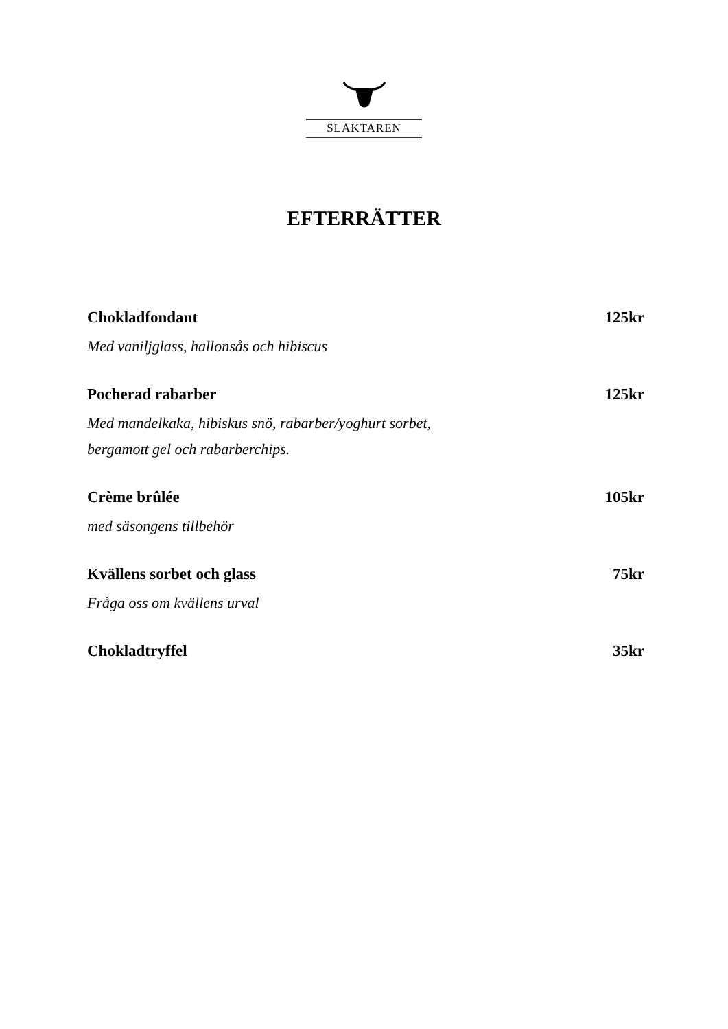SLAKTAREN
EFTERRÄTTER
Chokladfondant 125kr
Med vaniljglass, hallonsås och hibiscus
Pocherad rabarber 125kr
Med mandelkaka, hibiskus snö, rabarber/yoghurt sorbet,
bergamott gel och rabarberchips.
Crème brûlée 105kr
med säsongens tillbehör
Kvällens sorbet och glass 75kr
Fråga oss om kvällens urval
Chokladtryffel 35kr